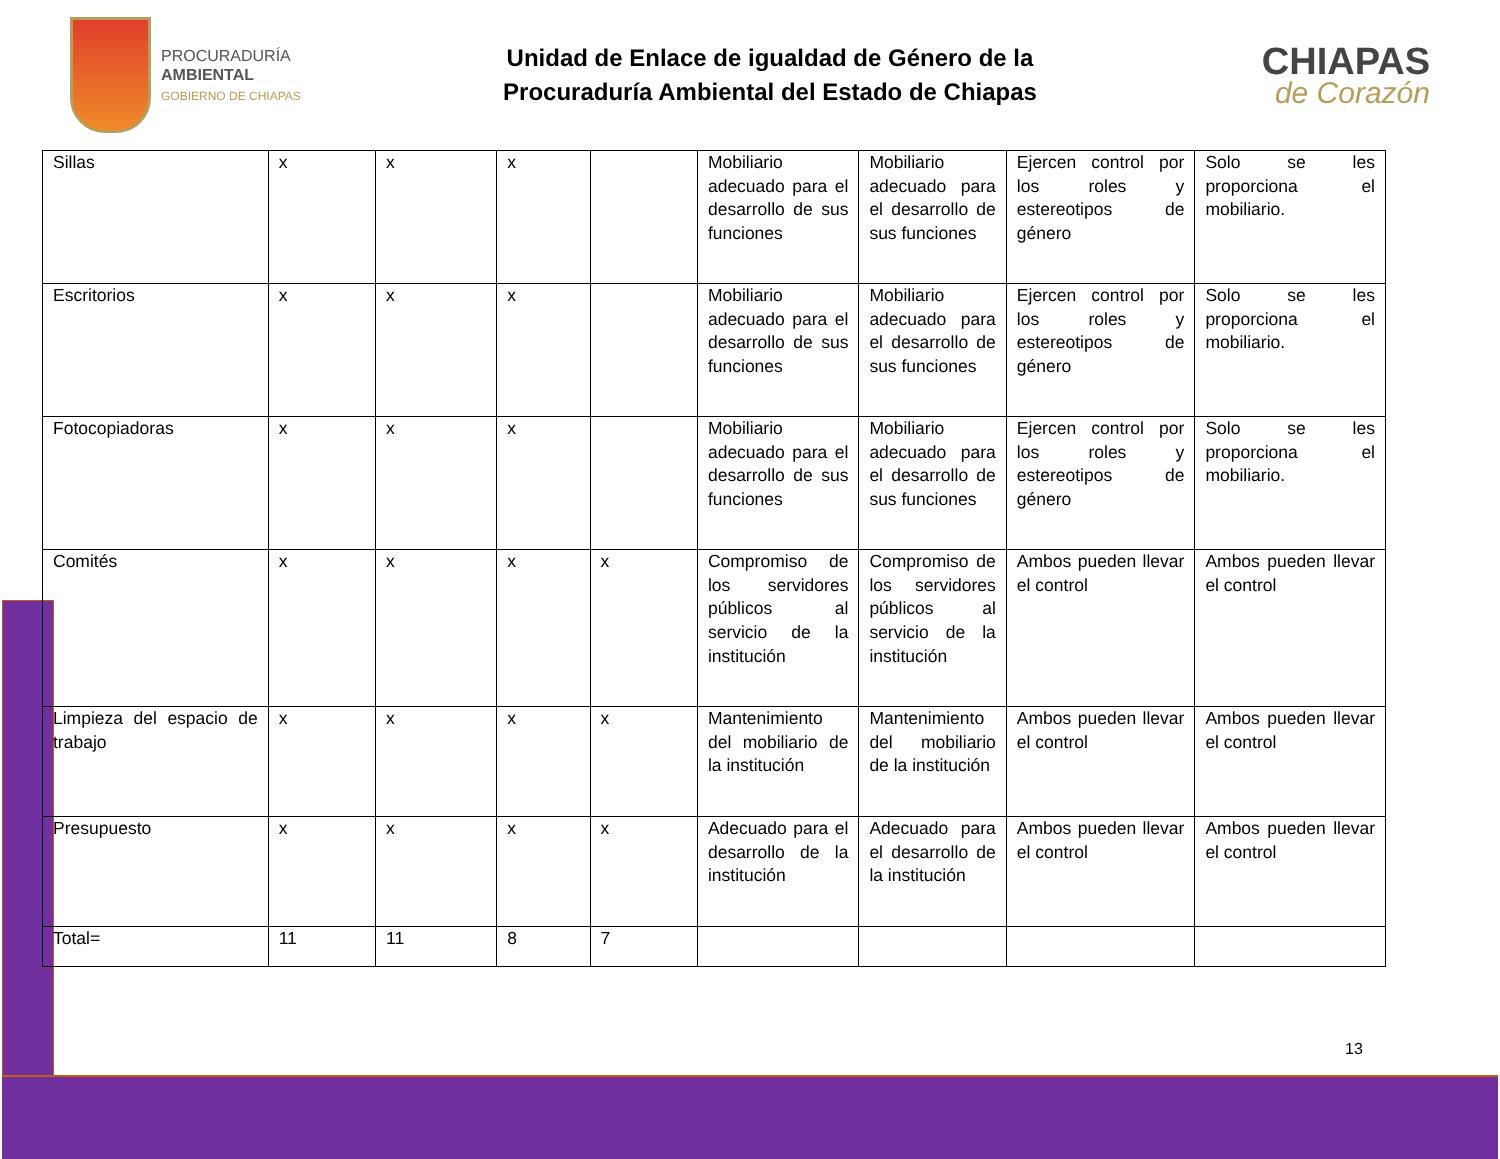PROCURADURÍA
AMBIENTAL
GOBIERNO DE CHIAPAS
Unidad de Enlace de igualdad de Género de la
Procuraduría Ambiental del Estado de Chiapas
CHIAPAS
de Corazón
| Sillas | x | x | x | | Mobiliario adecuado para el desarrollo de sus funciones | Mobiliario adecuado para el desarrollo de sus funciones | Ejercen control por los roles y estereotipos de género | Solo se les proporciona el mobiliario. |
| Escritorios | x | x | x | | Mobiliario adecuado para el desarrollo de sus funciones | Mobiliario adecuado para el desarrollo de sus funciones | Ejercen control por los roles y estereotipos de género | Solo se les proporciona el mobiliario. |
| Fotocopiadoras | x | x | x | | Mobiliario adecuado para el desarrollo de sus funciones | Mobiliario adecuado para el desarrollo de sus funciones | Ejercen control por los roles y estereotipos de género | Solo se les proporciona el mobiliario. |
| Comités | x | x | x | x | Compromiso de los servidores públicos al servicio de la institución | Compromiso de los servidores públicos al servicio de la institución | Ambos pueden llevar el control | Ambos pueden llevar el control |
| Limpieza del espacio de trabajo | x | x | x | x | Mantenimiento del mobiliario de la institución | Mantenimiento del mobiliario de la institución | Ambos pueden llevar el control | Ambos pueden llevar el control |
| Presupuesto | x | x | x | x | Adecuado para el desarrollo de la institución | Adecuado para el desarrollo de la institución | Ambos pueden llevar el control | Ambos pueden llevar el control |
| Total= | 11 | 11 | 8 | 7 | | | | |
13